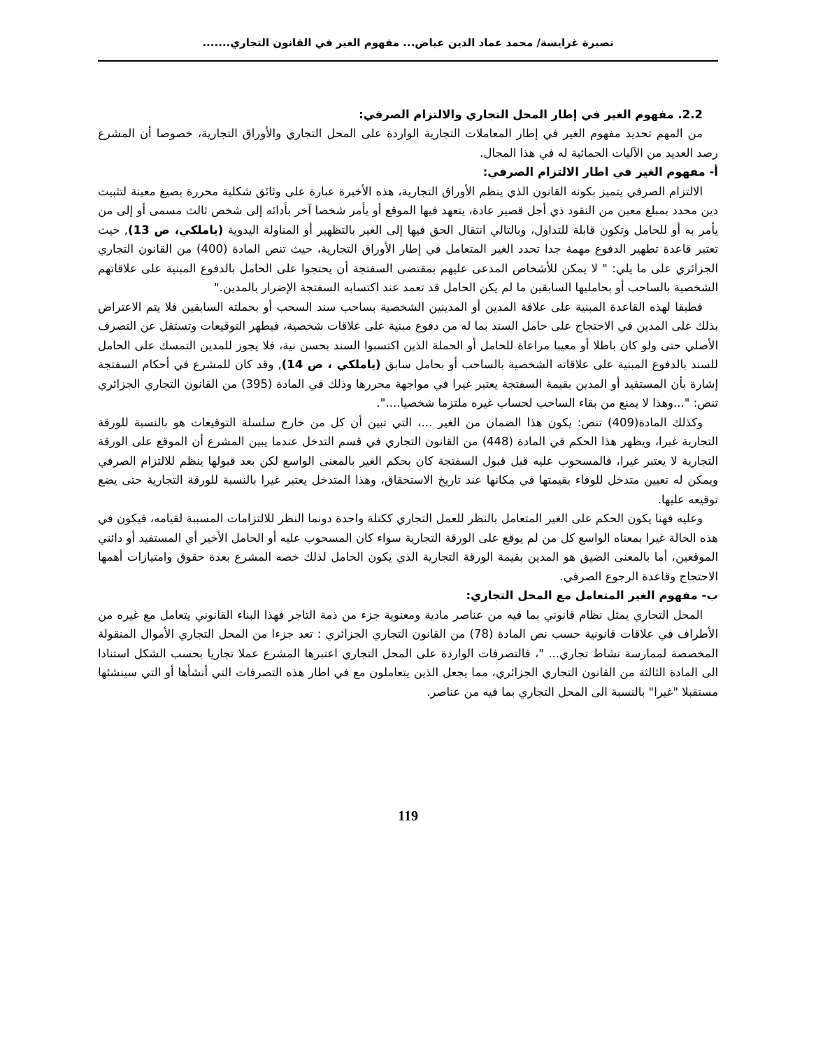نصيرة غرايسة/ محمد عماد الدين عياض... مفهوم الغير في القانون التجاري.......
2.2. مفهوم الغير في إطار المحل التجاري والالتزام الصرفي:
من المهم تحديد مفهوم الغير في إطار المعاملات التجارية الواردة على المحل التجاري والأوراق التجارية، خصوصا أن المشرع رصد العديد من الآليات الحمائية له في هذا المجال.
أ- مفهوم الغير في اطار الالتزام الصرفي:
الالتزام الصرفي يتميز بكونه القانون الذي ينظم الأوراق التجارية، هذه الأخيرة عبارة على وثائق شكلية محررة بصيغ معينة لتثبيت دين محدد بمبلغ معين من النقود ذي أجل قصير عادة، يتعهد فيها الموقع أو يأمر شخصا آخر بأدائه إلى شخص ثالث مسمى أو إلى من يأمر به أو للحامل وتكون قابلة للتداول، وبالتالي انتقال الحق فيها إلى الغير بالتظهير أو المناولة اليدوية (ياملكي، ص 13), حيث تعتبر قاعدة تطهير الدفوع مهمة جدا تحدد الغير المتعامل في إطار الأوراق التجارية، حيث تنص المادة (400) من القانون التجاري الجزائري على ما يلي: " لا يمكن للأشخاص المدعى عليهم بمقتضى السفتجة أن يحتجوا على الحامل بالدفوع المبنية على علاقاتهم الشخصية بالساحب أو بحامليها السابقين ما لم يكن الحامل قد تعمد عند اكتسابه السفتجة الإضرار بالمدين."
فطبقا لهذه القاعدة المبنية على علاقة المدين أو المدينين الشخصية بساحب سند السحب أو بحملته السابقين فلا يتم الاعتراض بذلك على المدين في الاحتجاج على حامل السند بما له من دفوع مبنية على علاقات شخصية، فيطهر التوقيعات وتستقل عن التصرف الأصلي حتى ولو كان باطلا أو معيبا مراعاة للحامل أو الحملة الذين اكتسبوا السند بحسن نية، فلا يجوز للمدين التمسك على الحامل للسند بالدفوع المبنية على علاقاته الشخصية بالساحب أو بحامل سابق (ياملكي ، ص 14), وقد كان للمشرع في أحكام السفتجة إشارة بأن المستفيد أو المدين بقيمة السفتجة يعتبر غيرا في مواجهة محررها وذلك في المادة (395) من القانون التجاري الجزائري تنص: "...وهذا لا يمنع من بقاء الساحب لحساب غيره ملتزما شخصيا....".
وكذلك المادة(409) تنص: يكون هذا الضمان من الغير ...، التي تبين أن كل من خارج سلسلة التوقيعات هو بالنسبة للورقة التجارية غيرا، ويظهر هذا الحكم في المادة (448) من القانون التجاري في قسم التدخل عندما يبين المشرع أن الموقع على الورقة التجارية لا يعتبر غيرا، فالمسحوب عليه قبل قبول السفتجة كان بحكم الغير بالمعنى الواسع لكن بعد قبولها ينظم للالتزام الصرفي ويمكن له تعيين متدخل للوفاء بقيمتها في مكانها عند تاريخ الاستحقاق، وهذا المتدخل يعتبر غيرا بالنسبة للورقة التجارية حتى يضع توقيعه عليها.
وعليه فهنا يكون الحكم على الغير المتعامل بالنظر للعمل التجاري ككتلة واحدة دونما النظر للالتزامات المسببة لقيامه، فيكون في هذه الحالة غيرا بمعناه الواسع كل من لم يوقع على الورقة التجارية سواء كان المسحوب عليه أو الحامل الأخير أي المستفيد أو دائني الموقعين، أما بالمعنى الضيق هو المدين بقيمة الورقة التجارية الذي يكون الحامل لذلك خصه المشرع بعدة حقوق وامتيازات أهمها الاحتجاج وقاعدة الرجوع الصرفي.
ب- مفهوم الغير المتعامل مع المحل التجاري:
المحل التجاري يمثل نظام قانوني بما فيه من عناصر مادية ومعنوية جزء من ذمة التاجر فهذا البناء القانوني يتعامل مع غيره من الأطراف في علاقات قانونية حسب نص المادة (78) من القانون التجاري الجزائري : تعد جزءا من المحل التجاري الأموال المنقولة المخصصة لممارسة نشاط تجاري... "، فالتصرفات الواردة على المحل التجاري اعتبرها المشرع عملا تجاريا بحسب الشكل استنادا الى المادة الثالثة من القانون التجاري الجزائري، مما يجعل الذين يتعاملون مع في اطار هذه التصرفات التي أنشأها أو التي سينشئها مستقبلا "غيرا" بالنسبة الى المحل التجاري بما فيه من عناصر.
119